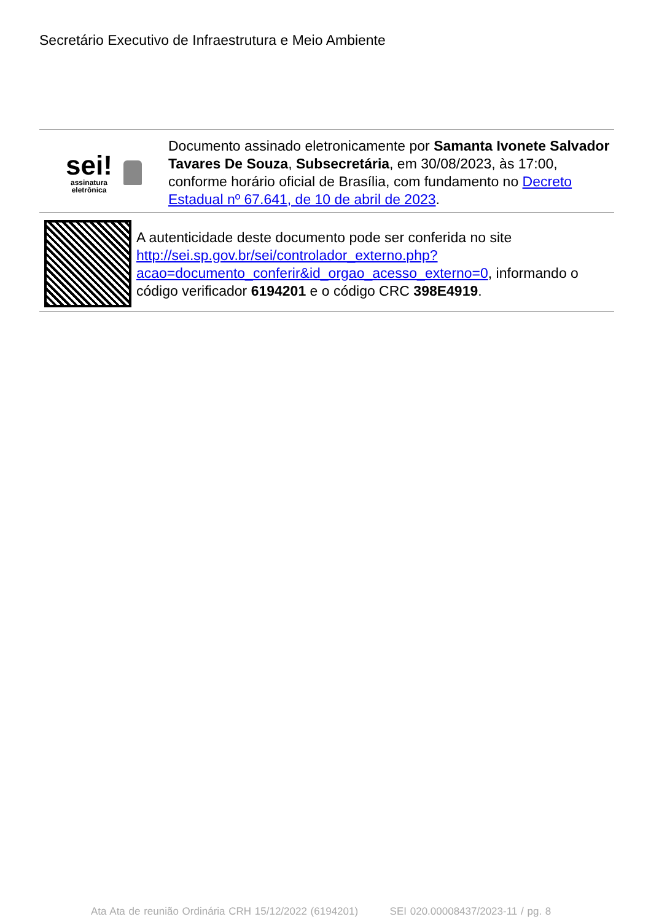Secretário Executivo de Infraestrutura e Meio Ambiente
sei!
assinatura
eletrônica
Documento assinado eletronicamente por Samanta Ivonete Salvador Tavares De Souza, Subsecretária, em 30/08/2023, às 17:00, conforme horário oficial de Brasília, com fundamento no Decreto Estadual nº 67.641, de 10 de abril de 2023.
A autenticidade deste documento pode ser conferida no site http://sei.sp.gov.br/sei/controlador_externo.php?acao=documento_conferir&id_orgao_acesso_externo=0, informando o código verificador 6194201 e o código CRC 398E4919.
Ata Ata de reunião Ordinária CRH 15/12/2022 (6194201) SEI 020.00008437/2023-11 / pg. 8